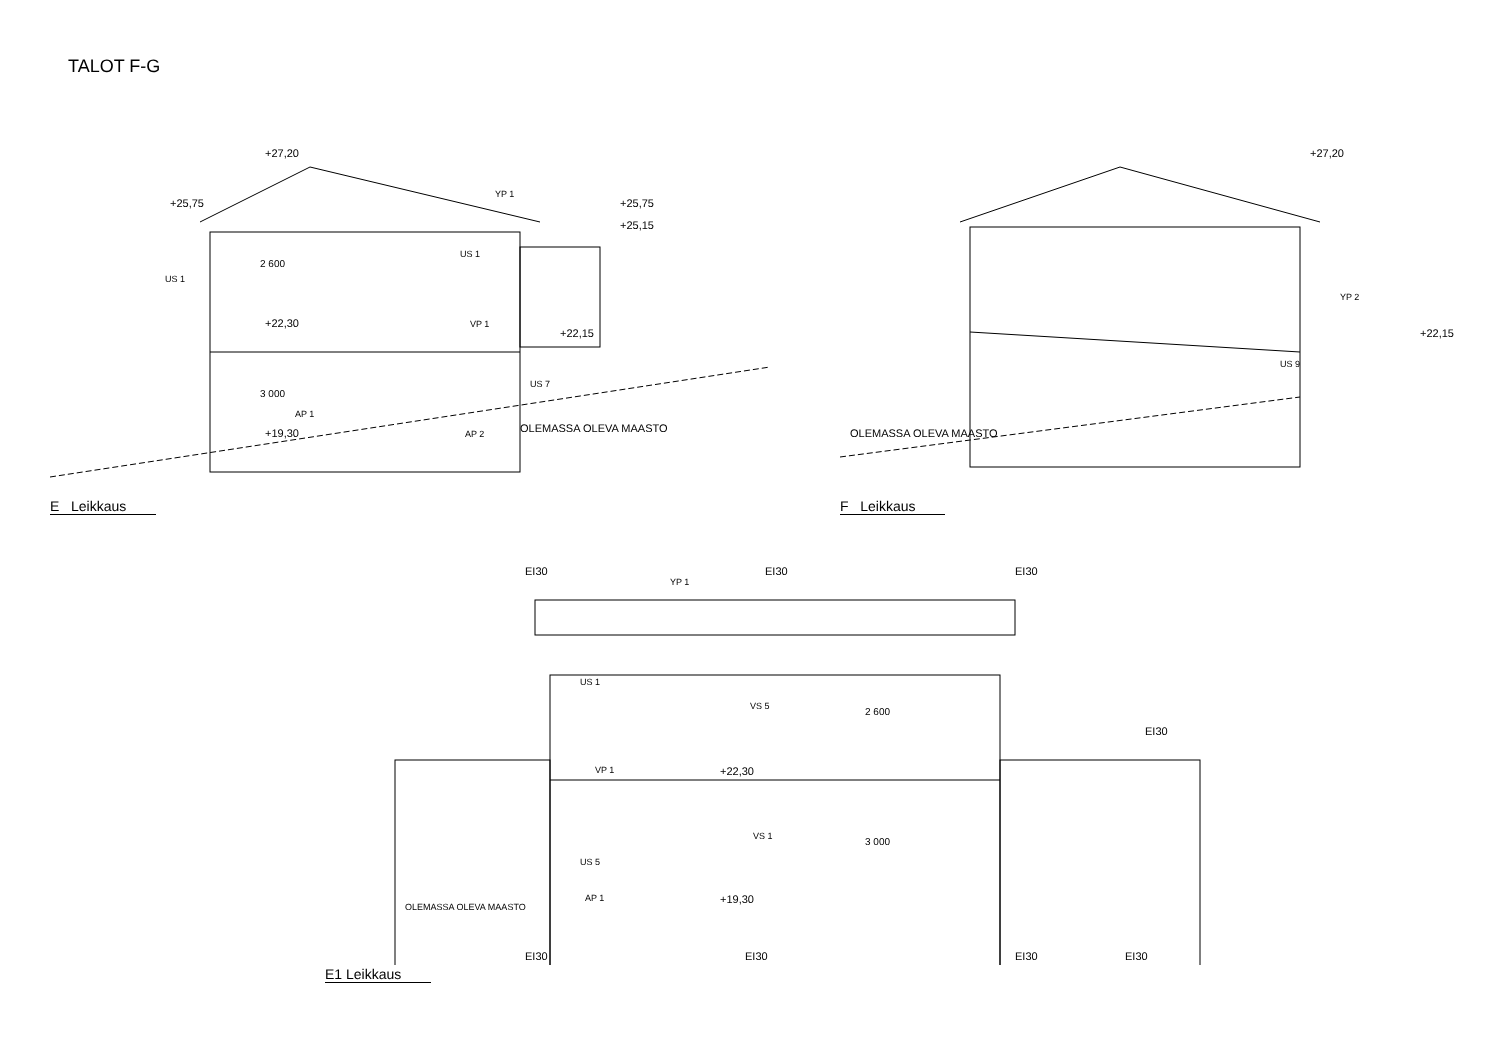TALOT F-G
+25,75
+27,20
+25,75
+25,15
+22,30
+22,15
+19,30
OLEMASSA OLEVA MAASTO
US 1
US 1
VP 1
US 7
AP 1
AP 2
YP 1
2 600
3 000
E Leikkaus
+27,20
+22,15
OLEMASSA OLEVA MAASTO
YP 2
US 9
F Leikkaus
YP 1
US 1
VS 5
VP 1
+22,30
VS 1
US 5
AP 1
+19,30
OLEMASSA OLEVA MAASTO
2 600
3 000
EI30
EI30
EI30
EI30
EI30
EI30
EI30
EI30
E1 Leikkaus